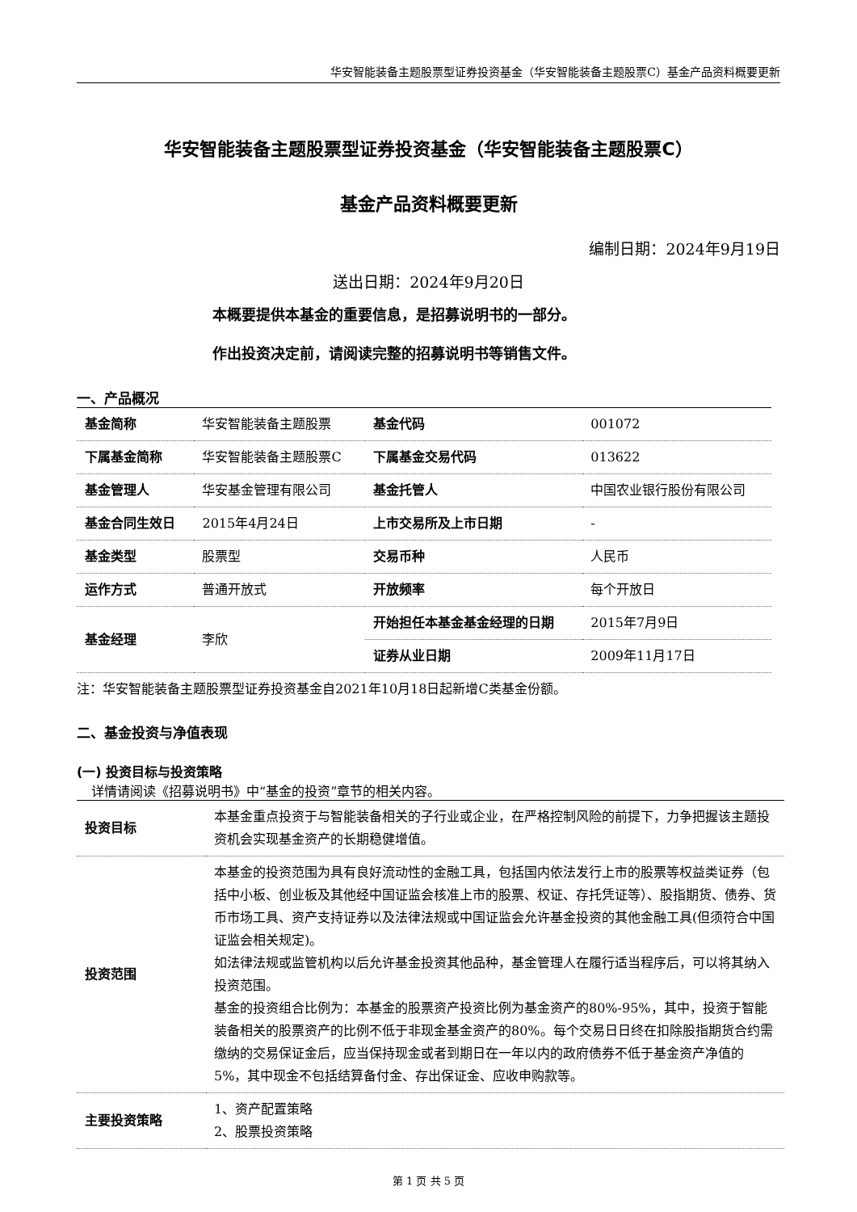华安智能装备主题股票型证券投资基金（华安智能装备主题股票C）基金产品资料概要更新
华安智能装备主题股票型证券投资基金（华安智能装备主题股票C）
基金产品资料概要更新
编制日期：2024年9月19日
送出日期：2024年9月20日
本概要提供本基金的重要信息，是招募说明书的一部分。
作出投资决定前，请阅读完整的招募说明书等销售文件。
一、产品概况
| 基金简称 | 华安智能装备主题股票 | 基金代码 | 001072 |
| 下属基金简称 | 华安智能装备主题股票C | 下属基金交易代码 | 013622 |
| 基金管理人 | 华安基金管理有限公司 | 基金托管人 | 中国农业银行股份有限公司 |
| 基金合同生效日 | 2015年4月24日 | 上市交易所及上市日期 | - |
| 基金类型 | 股票型 | 交易币种 | 人民币 |
| 运作方式 | 普通开放式 | 开放频率 | 每个开放日 |
| 基金经理 | 李欣 | 开始担任本基金基金经理的日期 | 2015年7月9日 |
| | | 证券从业日期 | 2009年11月17日 |
注：华安智能装备主题股票型证券投资基金自2021年10月18日起新增C类基金份额。
二、基金投资与净值表现
(一) 投资目标与投资策略
详情请阅读《招募说明书》中“基金的投资”章节的相关内容。
| 投资目标 | 本基金重点投资于与智能装备相关的子行业或企业，在严格控制风险的前提下，力争把握该主题投资机会实现基金资产的长期稳健增值。 |
| 投资范围 | 本基金的投资范围为具有良好流动性的金融工具，包括国内依法发行上市的股票等权益类证券（包括中小板、创业板及其他经中国证监会核准上市的股票、权证、存托凭证等）、股指期货、债券、货币市场工具、资产支持证券以及法律法规或中国证监会允许基金投资的其他金融工具(但须符合中国证监会相关规定)。 如法律法规或监管机构以后允许基金投资其他品种，基金管理人在履行适当程序后，可以将其纳入投资范围。 基金的投资组合比例为：本基金的股票资产投资比例为基金资产的80%-95%，其中，投资于智能装备相关的股票资产的比例不低于非现金基金资产的80%。每个交易日日终在扣除股指期货合约需缴纳的交易保证金后，应当保持现金或者到期日在一年以内的政府债券不低于基金资产净值的5%，其中现金不包括结算备付金、存出保证金、应收申购款等。 |
| 主要投资策略 | 1、资产配置策略 2、股票投资策略 |
第 1 页 共 5 页